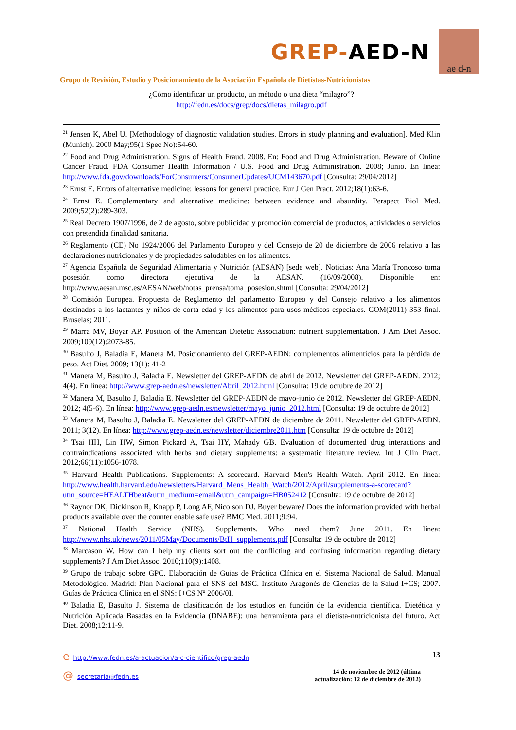GREP-AED-N
ae d-n
Grupo de Revisión, Estudio y Posicionamiento de la Asociación Española de Dietistas-Nutricionistas
¿Cómo identificar un producto, un método o una dieta “milagro”?
http://fedn.es/docs/grep/docs/dietas_milagro.pdf
<sup>21</sup> Jensen K, Abel U. [Methodology of diagnostic validation studies. Errors in study planning and evaluation]. Med Klin (Munich). 2000 May;95(1 Spec No):54-60.
<sup>22</sup> Food and Drug Administration. Signs of Health Fraud. 2008. En: Food and Drug Administration. Beware of Online Cancer Fraud. FDA Consumer Health Information / U.S. Food and Drug Administration. 2008; Junio. En línea: http://www.fda.gov/downloads/ForConsumers/ConsumerUpdates/UCM143670.pdf [Consulta: 29/04/2012]
<sup>23</sup> Ernst E. Errors of alternative medicine: lessons for general practice. Eur J Gen Pract. 2012;18(1):63-6.
<sup>24</sup> Ernst E. Complementary and alternative medicine: between evidence and absurdity. Perspect Biol Med. 2009;52(2):289-303.
<sup>25</sup> Real Decreto 1907/1996, de 2 de agosto, sobre publicidad y promoción comercial de productos, actividades o servicios con pretendida finalidad sanitaria.
<sup>26</sup> Reglamento (CE) No 1924/2006 del Parlamento Europeo y del Consejo de 20 de diciembre de 2006 relativo a las declaraciones nutricionales y de propiedades saludables en los alimentos.
<sup>27</sup> Agencia Española de Seguridad Alimentaria y Nutrición (AESAN) [sede web]. Noticias: Ana María Troncoso toma posesión como directora ejecutiva de la AESAN. (16/09/2008). Disponible en: http://www.aesan.msc.es/AESAN/web/notas_prensa/toma_posesion.shtml [Consulta: 29/04/2012]
<sup>28</sup> Comisión Europea. Propuesta de Reglamento del parlamento Europeo y del Consejo relativo a los alimentos destinados a los lactantes y niños de corta edad y los alimentos para usos médicos especiales. COM(2011) 353 final. Bruselas; 2011.
<sup>29</sup> Marra MV, Boyar AP. Position of the American Dietetic Association: nutrient supplementation. J Am Diet Assoc. 2009;109(12):2073-85.
<sup>30</sup> Basulto J, Baladia E, Manera M. Posicionamiento del GREP-AEDN: complementos alimenticios para la pérdida de peso. Act Diet. 2009; 13(1): 41-2
<sup>31</sup> Manera M, Basulto J, Baladia E. Newsletter del GREP-AEDN de abril de 2012. Newsletter del GREP-AEDN. 2012; 4(4). En línea: http://www.grep-aedn.es/newsletter/Abril_2012.html [Consulta: 19 de octubre de 2012]
<sup>32</sup> Manera M, Basulto J, Baladia E. Newsletter del GREP-AEDN de mayo-junio de 2012. Newsletter del GREP-AEDN. 2012; 4(5-6). En línea: http://www.grep-aedn.es/newsletter/mayo_junio_2012.html [Consulta: 19 de octubre de 2012]
<sup>33</sup> Manera M, Basulto J, Baladia E. Newsletter del GREP-AEDN de diciembre de 2011. Newsletter del GREP-AEDN. 2011; 3(12). En línea: http://www.grep-aedn.es/newsletter/diciembre2011.htm [Consulta: 19 de octubre de 2012]
<sup>34</sup> Tsai HH, Lin HW, Simon Pickard A, Tsai HY, Mahady GB. Evaluation of documented drug interactions and contraindications associated with herbs and dietary supplements: a systematic literature review. Int J Clin Pract. 2012;66(11):1056-1078.
<sup>35</sup> Harvard Health Publications. Supplements: A scorecard. Harvard Men's Health Watch. April 2012. En línea: http://www.health.harvard.edu/newsletters/Harvard_Mens_Health_Watch/2012/April/supplements-a-scorecard?utm_source=HEALTHbeat&utm_medium=email&utm_campaign=HB052412 [Consulta: 19 de octubre de 2012]
<sup>36</sup> Raynor DK, Dickinson R, Knapp P, Long AF, Nicolson DJ. Buyer beware? Does the information provided with herbal products available over the counter enable safe use? BMC Med. 2011;9:94.
<sup>37</sup> National Health Service (NHS). Supplements. Who need them? June 2011. En línea: http://www.nhs.uk/news/2011/05May/Documents/BtH_supplements.pdf [Consulta: 19 de octubre de 2012]
<sup>38</sup> Marcason W. How can I help my clients sort out the conflicting and confusing information regarding dietary supplements? J Am Diet Assoc. 2010;110(9):1408.
<sup>39</sup> Grupo de trabajo sobre GPC. Elaboración de Guías de Práctica Clínica en el Sistema Nacional de Salud. Manual Metodológico. Madrid: Plan Nacional para el SNS del MSC. Instituto Aragonés de Ciencias de la Salud-I+CS; 2007. Guías de Práctica Clínica en el SNS: I+CS Nº 2006/0I.
<sup>40</sup> Baladia E, Basulto J. Sistema de clasificación de los estudios en función de la evidencia científica. Dietética y Nutrición Aplicada Basadas en la Evidencia (DNABE): una herramienta para el dietista-nutricionista del futuro. Act Diet. 2008;12:11-9.
ehttp://www.fedn.es/a-actuacion/a-c-cientifico/grep-aedn
@ secretaria@fedn.es
13
14 de noviembre de 2012 (última
actualización: 12 de diciembre de 2012)